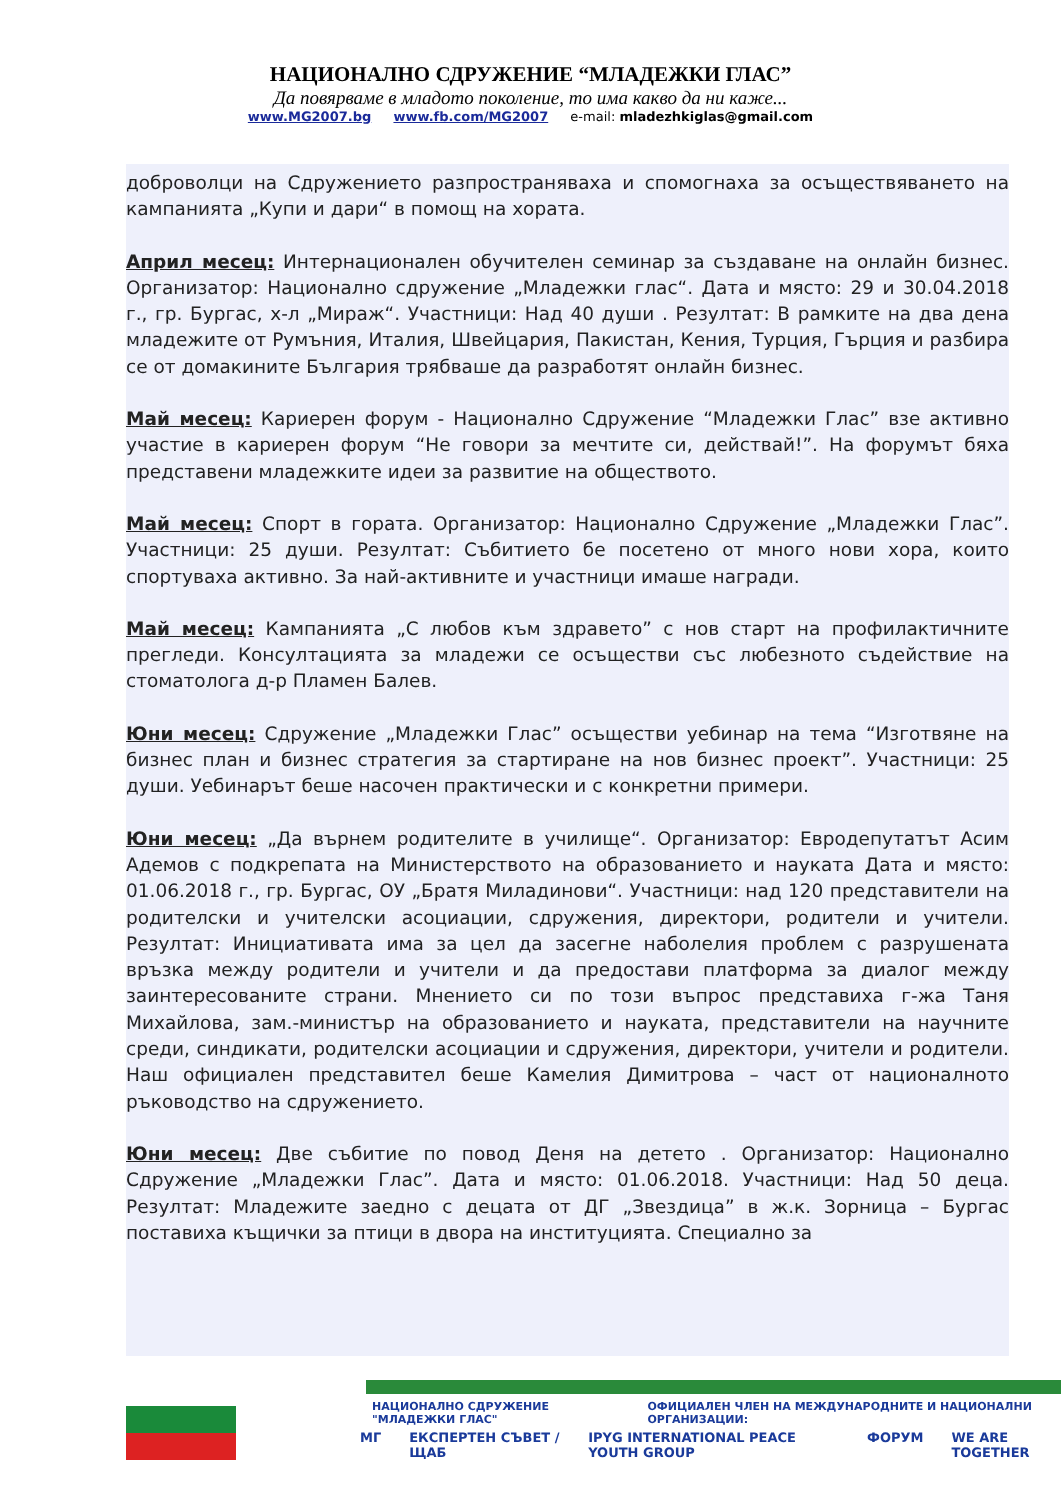НАЦИОНАЛНО СДРУЖЕНИЕ “МЛАДЕЖКИ ГЛАС”
Да повярваме в младото поколение, то има какво да ни каже...
www.MG2007.bg www.fb.com/MG2007 e-mail: mladezhkiglas@gmail.com
доброволци на Сдружението разпространяваха и спомогнаха за осъществяването на кампанията „Купи и дари“ в помощ на хората.
Април месец: Интернационален обучителен семинар за създаване на онлайн бизнес. Организатор: Национално сдружение „Младежки глас“. Дата и място: 29 и 30.04.2018 г., гр. Бургас, х-л „Мираж“. Участници: Над 40 души . Резултат: В рамките на два дена младежите от Румъния, Италия, Швейцария, Пакистан, Кения, Турция, Гърция и разбира се от домакините България трябваше да разработят онлайн бизнес.
Май месец: Кариерен форум - Национално Сдружение “Младежки Глас” взе активно участие в кариерен форум “Не говори за мечтите си, действай!”. На форумът бяха представени младежките идеи за развитие на обществото.
Май месец: Спорт в гората. Организатор: Национално Сдружение „Младежки Глас”. Участници: 25 души. Резултат: Събитието бе посетено от много нови хора, които спортуваха активно. За най-активните и участници имаше награди.
Май месец: Кампанията „С любов към здравето” с нов старт на профилактичните прегледи. Консултацията за младежи се осъществи със любезното съдействие на стоматолога д-р Пламен Балев.
Юни месец: Сдружение „Младежки Глас” осъществи уебинар на тема “Изготвяне на бизнес план и бизнес стратегия за стартиране на нов бизнес проект”. Участници: 25 души. Уебинарът беше насочен практически и с конкретни примери.
Юни месец: „Да върнем родителите в училище“. Организатор: Евродепутатът Асим Адемов с подкрепата на Министерството на образованието и науката Дата и място: 01.06.2018 г., гр. Бургас, ОУ „Братя Миладинови“. Участници: над 120 представители на родителски и учителски асоциации, сдружения, директори, родители и учители. Резултат: Инициативата има за цел да засегне наболелия проблем с разрушената връзка между родители и учители и да предостави платформа за диалог между заинтересованите страни. Мнението си по този въпрос представиха г-жа Таня Михайлова, зам.-министър на образованието и науката, представители на научните среди, синдикати, родителски асоциации и сдружения, директори, учители и родители. Наш официален представител беше Камелия Димитрова – част от националното ръководство на сдружението.
Юни месец: Две събитие по повод Деня на детето . Организатор: Национално Сдружение „Младежки Глас”. Дата и място: 01.06.2018. Участници: Над 50 деца. Резултат: Младежите заедно с децата от ДГ „Звездица” в ж.к. Зорница – Бургас поставиха къщички за птици в двора на институцията. Специално за
НАЦИОНАЛНО СДРУЖЕНИЕ "МЛАДЕЖКИ ГЛАС" ОФИЦИАЛЕН ЧЛЕН НА МЕЖДУНАРОДНИТЕ И НАЦИОНАЛНИ ОРГАНИЗАЦИИ:
МГ ЕКСПЕРТЕН СЪВЕТ / ЩАБ IPYG INTERNATIONAL PEACE YOUTH GROUP ФОРУМ WE ARE TOGETHER